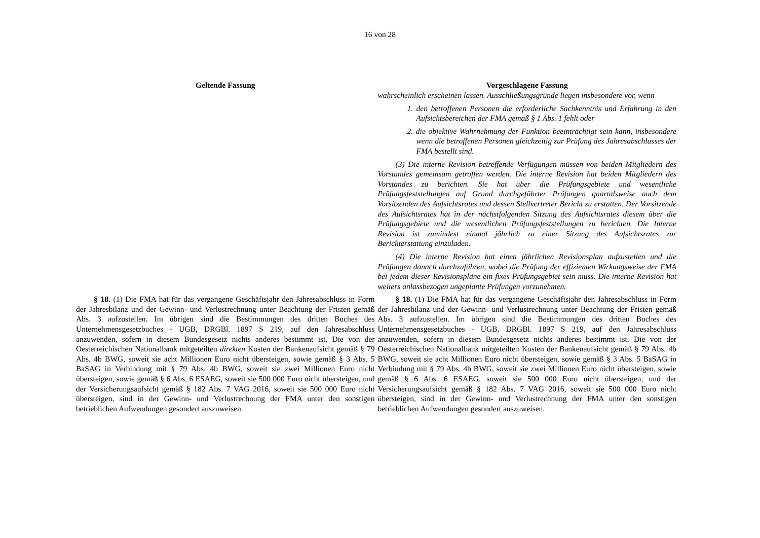16 von 28
| Geltende Fassung | Vorgeschlagene Fassung |
| --- | --- |
| | wahrscheinlich erscheinen lassen. Ausschließungsgründe liegen insbesondere vor, wenn 1. den betroffenen Personen die erforderliche Sachkenntnis und Erfahrung in den Aufsichtsbereichen der FMA gemäß § 1 Abs. 1 fehlt oder 2. die objektive Wahrnehmung der Funktion beeinträchtigt sein kann, insbesondere wenn die betroffenen Personen gleichzeitig zur Prüfung des Jahresabschlusses der FMA bestellt sind. (3) Die interne Revision betreffende Verfügungen müssen von beiden Mitgliedern des Vorstandes gemeinsam getroffen werden. Die interne Revision hat beiden Mitgliedern des Vorstandes zu berichten. Sie hat über die Prüfungsgebiete und wesentliche Prüfungsfeststellungen auf Grund durchgeführter Prüfungen quartalsweise auch dem Vorsitzenden des Aufsichtsrates und dessen Stellvertreter Bericht zu erstatten. Der Vorsitzende des Aufsichtsrates hat in der nächstfolgenden Sitzung des Aufsichtsrates diesem über die Prüfungsgebiete und die wesentlichen Prüfungsfeststellungen zu berichten. Die Interne Revision ist zumindest einmal jährlich zu einer Sitzung des Aufsichtsrates zur Berichterstattung einzuladen. (4) Die interne Revision hat einen jährlichen Revisionsplan aufzustellen und die Prüfungen danach durchzuführen, wobei die Prüfung der effizienten Wirkungsweise der FMA bei jedem dieser Revisionspläne ein fixes Prüfungsgebiet sein muss. Die interne Revision hat weiters anlassbezogen ungeplante Prüfungen vorzunehmen. |
| § 18. (1) Die FMA hat für das vergangene Geschäftsjahr den Jahresabschluss in Form der Jahresbilanz und der Gewinn- und Verlustrechnung unter Beachtung der Fristen gemäß Abs. 3 aufzustellen. Im übrigen sind die Bestimmungen des dritten Buches des Unternehmensgesetzbuches - UGB, DRGBl. 1897 S 219, auf den Jahresabschluss anzuwenden, sofern in diesem Bundesgesetz nichts anderes bestimmt ist. Die von der Oesterreichischen Nationalbank mitgeteilten direkten Kosten der Bankenaufsicht gemäß § 79 Abs. 4b BWG, soweit sie acht Millionen Euro nicht übersteigen, sowie gemäß § 3 Abs. 5 BaSAG in Verbindung mit § 79 Abs. 4b BWG, soweit sie zwei Millionen Euro nicht übersteigen, sowie gemäß § 6 Abs. 6 ESAEG, soweit sie 500 000 Euro nicht übersteigen, und der Versicherungsaufsicht gemäß § 182 Abs. 7 VAG 2016, soweit sie 500 000 Euro nicht übersteigen, sind in der Gewinn- und Verlustrechnung der FMA unter den sonstigen betrieblichen Aufwendungen gesondert auszuweisen. | § 18. (1) Die FMA hat für das vergangene Geschäftsjahr den Jahresabschluss in Form der Jahresbilanz und der Gewinn- und Verlustrechnung unter Beachtung der Fristen gemäß Abs. 3 aufzustellen. Im übrigen sind die Bestimmungen des dritten Buches des Unternehmensgesetzbuches - UGB, DRGBl. 1897 S 219, auf den Jahresabschluss anzuwenden, sofern in diesem Bundesgesetz nichts anderes bestimmt ist. Die von der Oesterreichischen Nationalbank mitgeteilten Kosten der Bankenaufsicht gemäß § 79 Abs. 4b BWG, soweit sie acht Millionen Euro nicht übersteigen, sowie gemäß § 3 Abs. 5 BaSAG in Verbindung mit § 79 Abs. 4b BWG, soweit sie zwei Millionen Euro nicht übersteigen, sowie gemäß § 6 Abs. 6 ESAEG, soweit sie 500 000 Euro nicht übersteigen, und der Versicherungsaufsicht gemäß § 182 Abs. 7 VAG 2016, soweit sie 500 000 Euro nicht übersteigen, sind in der Gewinn- und Verlustrechnung der FMA unter den sonstigen betrieblichen Aufwendungen gesondert auszuweisen. |